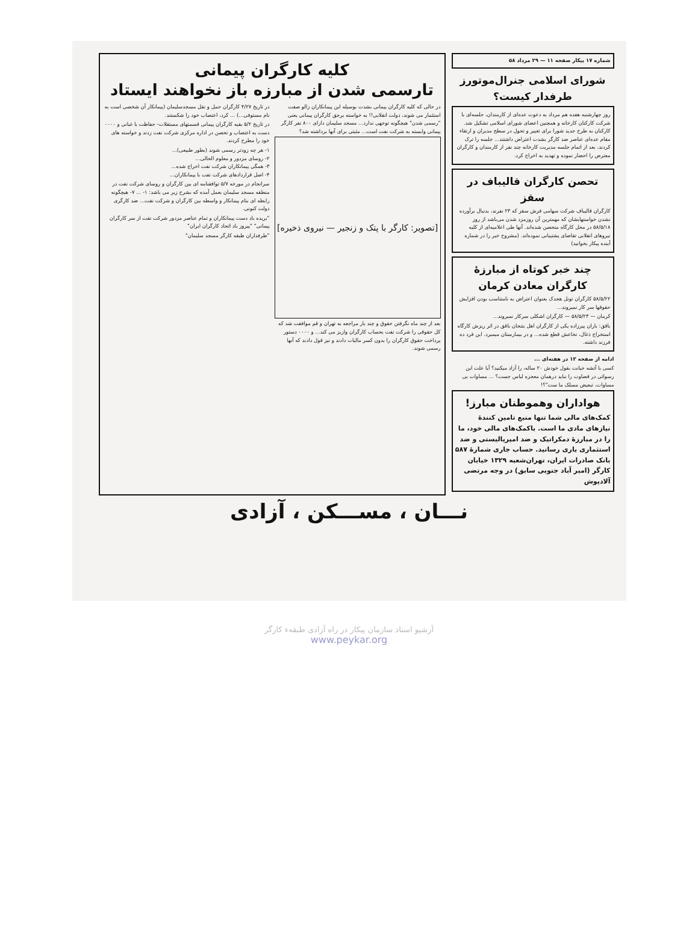شماره ۱۷ پیکار صفحه ۱۱ — ۲۹ مرداد ۵۸
شورای اسلامی جنرال‌موتورز طرفدار کیست؟
روز چهارشنبه هفده هم مرداد به دعوت عده‌ای از کارمندان، جلسه‌ای با شرکت کارکنان کارخانه و همچنین اعضای شورای اسلامی تشکیل شد. کارکنان به طرح جدید شورا برای تغییر و تحول در سطح مدیران و ارتقاء مقام عده‌ای عناصر ضد کارگر بشدت اعتراض داشتند... جلسه را ترک کردند، بعد از اتمام جلسه مدیریت کارخانه چند نفر از کارمندان و کارگران معترض را احضار نموده و تهدید به اخراج کرد.
تحصن کارگران قالیباف در سقز
کارگران قالیباف شرکت سهامی فرش سقز که ۲۳ نفرند، بدنبال برآورده نشدن خواستهایشان که مهمترین آن روزمزد شدن می‌باشد از روز ۵۸/۵/۱۸ در محل کارگاه متحصن شده‌اند. آنها طی اعلامیه‌ای از کلیه نیروهای انقلابی تقاضای پشتیبانی نموده‌اند. (مشروح خبر را در شماره آینده پیکار بخوانید)
چند خبر کوتاه از مبارزهٔ کارگران معادن کرمان
۵۸/۵/۲۲ کارگران تونل هجدک بعنوان اعتراض به نامتناسب بودن افزایش حقوقها سر کار نمیروند...
کرمان — ۵۸/۵/۲۳ — کارگران اشکلی سرکار نمیروند...
باقق: باران پیرزاده یکی از کارگران اهل بتنجان باقق در اثر ریزش کارگاه استخراج ذغال، نخاعش قطع شده... و در بیمارستان میمیرد. این فرد ده فرزند داشته.
ادامه از صفحه ۱۲ در هفته‌ای ...
کسی با آتشه خیانت بقول خودش ۲۰ ساله، را آزاد میکنید؟ آیا علت این رسوائی در قضاوت را نباید درهمان معجزه لباس جست؟ ... مساوات بی مساوات، تبعیض مسلک ما ست"؟!
هواداران وهموطنان مبارز!
کمک‌های مالی شما تنها منبع تامین کنندهٔ نیازهای مادی ما است. باکمک‌های مالی خود، ما را در مبارزهٔ دمکراتیک و ضد امپریالیستی و ضد استثماری یاری رسانید. حساب جاری شمارهٔ ۵۸۷ بانک صادرات ایران، تهران‌شعبه ۱۳۲۹ خیابان کارگر (امیر آباد جنوبی سابق) در وجه مرتضی آلادپوش
کلیه کارگران پیمانی
تارسمی شدن از مبارزه باز نخواهند ایستاد
در حالی که کلیه کارگران پیمانی بشدت بوسیله این پیمانکاران زالو صفت استثمار می شوند، دولت انقلابی!! به خواسته برحق کارگران پیمانی یعنی "رسمی شدن" هیچگونه توجهی ندارد... مسجد سلیمان دارای ۸۰۰ نفر کارگر پیمانی وابسته به شرکت نفت است... مثبتی برای آنها برداشته شد؟
[تصویر: کارگر با پتک و زنجیر — نیروی ذخیره]
بعد از چند ماه نگرفتن حقوق و چند بار مراجعه به تهران و قم موافقت شد که کل حقوقی را شرکت نفت بحساب کارگران واریز می کند... و ۰۰۰۰ دستور پرداخت حقوق کارگران را بدون کسر مالیات دادند و نیز قول دادند که آنها رسمی شوند.
در تاریخ ۴/۲۷ کارگران حمل و نقل مسجدسلیمان (پیمانکار آن شخصی است به نام مستوفی...) ... کرد، اعتصاب خود را شکستند.
در تاریخ ۵/۲ بقیه کارگران پیمانی قسمتهای مستقلات- حفاظت با غبانی و ۰۰۰۰ دست به اعتصاب و تحصن در اداره مرکزی شرکت نفت زدند و خواسته های خود را مطرح کردند.
۱- هر چه زودتر رسمی شوند (بطور طبیعی)...
۲- روسای مزدور و معلوم الحالی...
۳- همگی پیمانکاران شرکت نفت اخراج شده...
۴- اصل قراردادهای شرکت نفت با پیمانکاران...
سرانجام در مورخه ۵/۷ توافقنامه ای بین کارگران و روسای شرکت نفت در منطقه مسجد سلیمان بعمل آمده که بشرح زیر می باشد: ۱- ... ۷- هیچگونه رابطه ای بنام پیمانکار و واسطه بین کارگران و شرکت نفت... ضد کارگری دولت کنونی.
"بریده باد دست پیمانکاران و تمام عناصر مزدور شرکت نفت از سر کارگران پیمانی" "پیروز باد اتحاد کارگران ایران"
"طرفداران طبقه کارگر مسجد سلیمان"
نـــان ، مســـکن ، آزادی
آرشیو اسناد سازمان پیکار در راه آزادی طبقهء کارگر
www.peykar.org